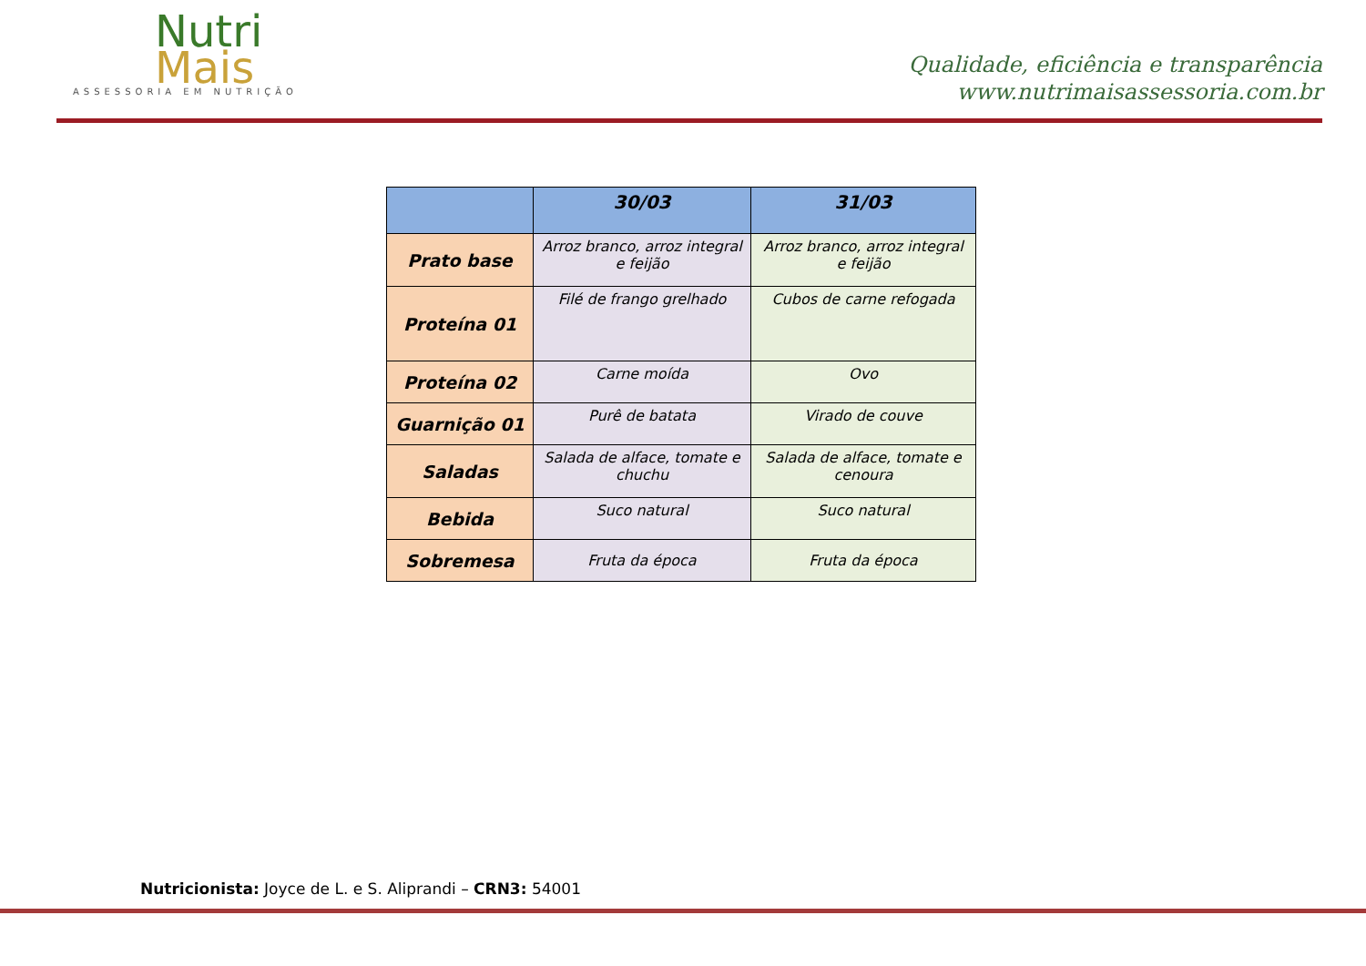Nutri
Mais
ASSESSORIA EM NUTRIÇÃO
Qualidade, eficiência e transparência
www.nutrimaisassessoria.com.br
| | 30/03 | 31/03 |
| --- | --- | --- |
| Prato base | Arroz branco, arroz integral e feijão | Arroz branco, arroz integral e feijão |
| Proteína 01 | Filé de frango grelhado | Cubos de carne refogada |
| Proteína 02 | Carne moída | Ovo |
| Guarnição 01 | Purê de batata | Virado de couve |
| Saladas | Salada de alface, tomate e chuchu | Salada de alface, tomate e cenoura |
| Bebida | Suco natural | Suco natural |
| Sobremesa | Fruta da época | Fruta da época |
Nutricionista: Joyce de L. e S. Aliprandi – CRN3: 54001